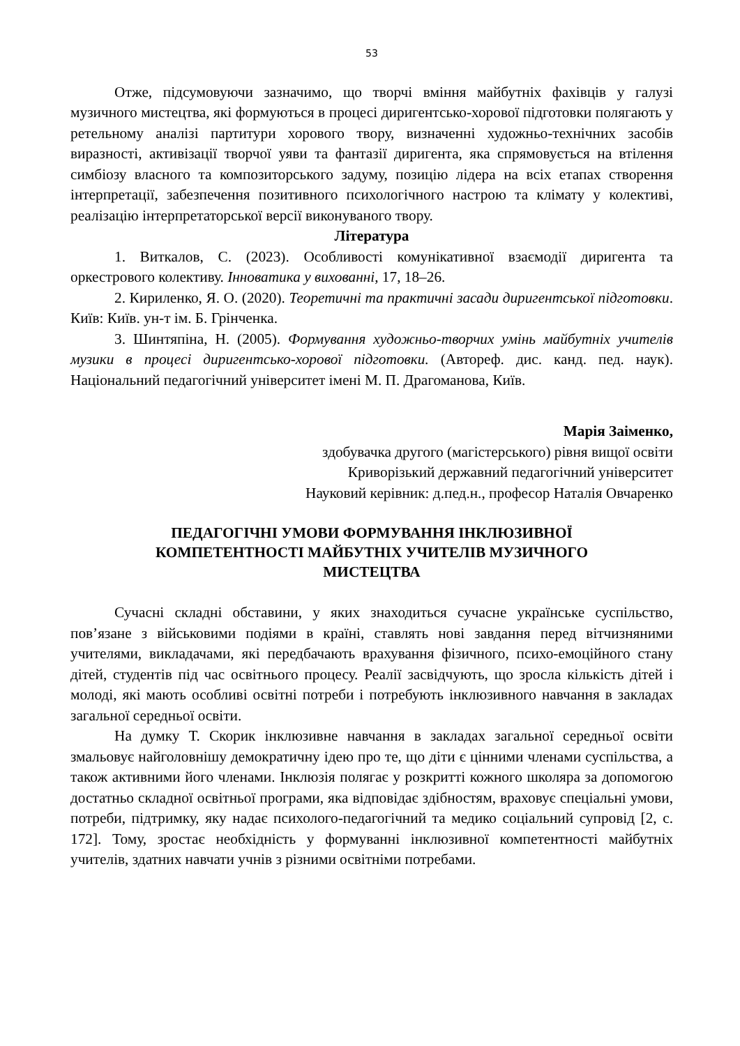53
Отже, підсумовуючи зазначимо, що творчі вміння майбутніх фахівців у галузі музичного мистецтва, які формуються в процесі диригентсько-хорової підготовки полягають у ретельному аналізі партитури хорового твору, визначенні художньо-технічних засобів виразності, активізації творчої уяви та фантазії диригента, яка спрямовується на втілення симбіозу власного та композиторського задуму, позицію лідера на всіх етапах створення інтерпретації, забезпечення позитивного психологічного настрою та клімату у колективі, реалізацію інтерпретаторської версії виконуваного твору.
Література
1. Виткалов, С. (2023). Особливості комунікативної взаємодії диригента та оркестрового колективу. Інноватика у вихованні, 17, 18–26.
2. Кириленко, Я. О. (2020). Теоретичні та практичні засади диригентської підготовки. Київ: Київ. ун-т ім. Б. Грінченка.
3. Шинтяпіна, Н. (2005). Формування художньо-творчих умінь майбутніх учителів музики в процесі диригентсько-хорової підготовки. (Автореф. дис. канд. пед. наук). Національний педагогічний університет імені М. П. Драгоманова, Київ.
Марія Заіменко,
здобувачка другого (магістерського) рівня вищої освіти
Криворізький державний педагогічний університет
Науковий керівник: д.пед.н., професор Наталія Овчаренко
ПЕДАГОГІЧНІ УМОВИ ФОРМУВАННЯ ІНКЛЮЗИВНОЇ
КОМПЕТЕНТНОСТІ МАЙБУТНІХ УЧИТЕЛІВ МУЗИЧНОГО
МИСТЕЦТВА
Сучасні складні обставини, у яких знаходиться сучасне українське суспільство, пов’язане з військовими подіями в країні, ставлять нові завдання перед вітчизняними учителями, викладачами, які передбачають врахування фізичного, психо-емоційного стану дітей, студентів під час освітнього процесу. Реалії засвідчують, що зросла кількість дітей і молоді, які мають особливі освітні потреби і потребують інклюзивного навчання в закладах загальної середньої освіти.
На думку Т. Скорик інклюзивне навчання в закладах загальної середньої освіти змальовує найголовнішу демократичну ідею про те, що діти є цінними членами суспільства, а також активними його членами. Інклюзія полягає у розкритті кожного школяра за допомогою достатньо складної освітньої програми, яка відповідає здібностям, враховує спеціальні умови, потреби, підтримку, яку надає психолого-педагогічний та медико соціальний супровід [2, с. 172]. Тому, зростає необхідність у формуванні інклюзивної компетентності майбутніх учителів, здатних навчати учнів з різними освітніми потребами.